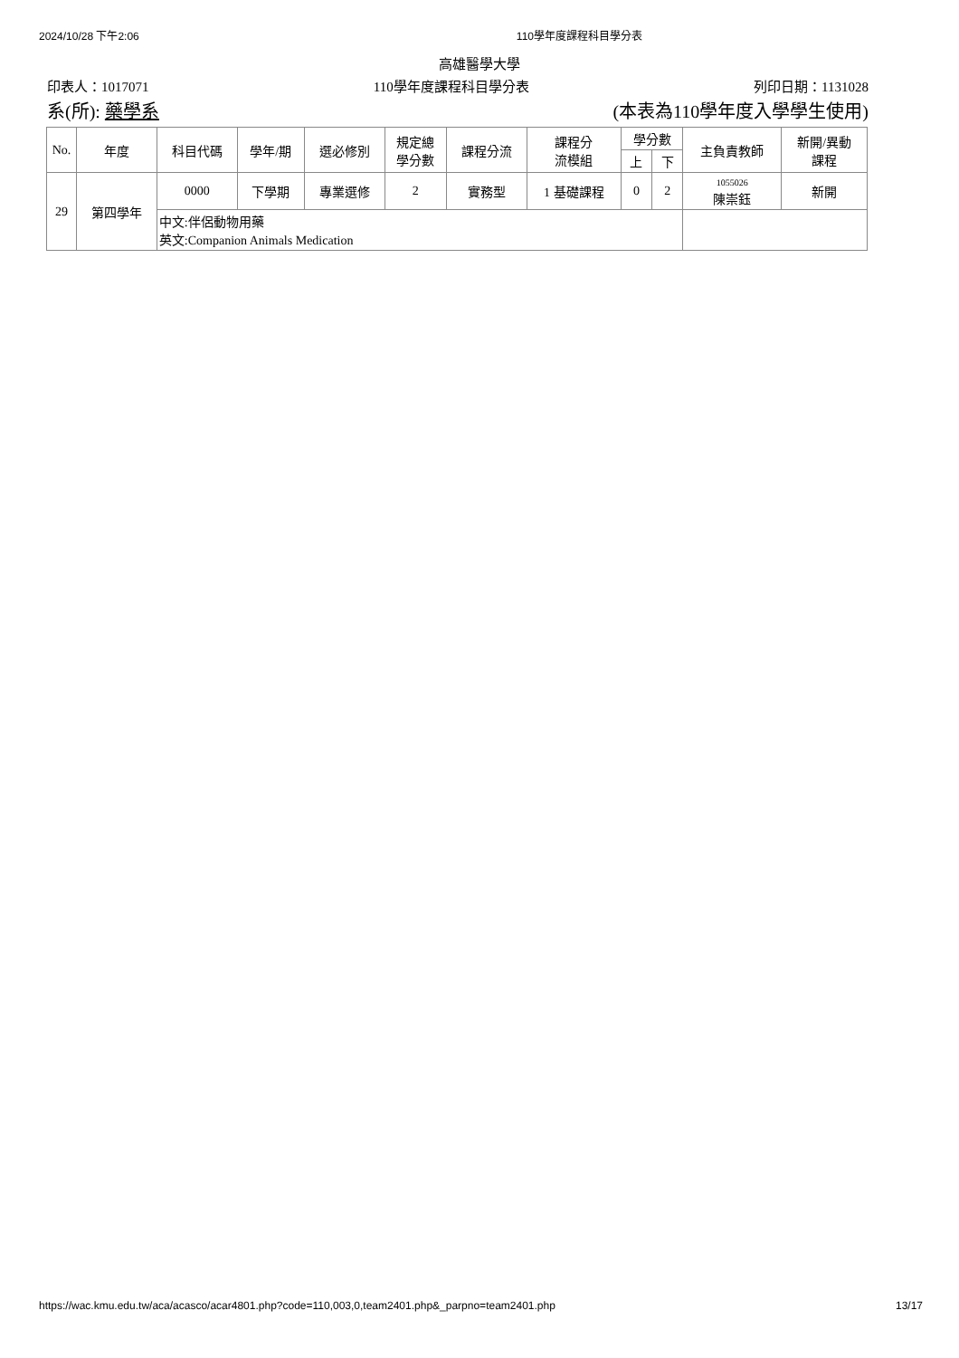2024/10/28 下午2:06 110學年度課程科目學分表
高雄醫學大學
印表人：1017071 110學年度課程科目學分表 列印日期：1131028
系(所): 藥學系 (本表為110學年度入學學生使用)
| No. | 年度 | 科目代碼 | 學年/期 | 選必修別 | 規定總 學分數 | 課程分流 | 課程分 流模組 | 學分數 | | 主負責教師 | 新開/異動 課程 |
| --- | --- | --- | --- | --- | --- | --- | --- | --- | --- | --- | --- |
| | | | | | | | | 上 | 下 | | |
| 29 | 第四學年 | 0000 | 下學期 | 專業選修 | 2 | 實務型 | 1 基礎課程 | 0 | 2 | 1055026 陳崇鈺 | 新開 |
| | | 中文:伴侶動物用藥 英文:Companion Animals Medication | | | | | | | | | |
https://wac.kmu.edu.tw/aca/acasco/acar4801.php?code=110,003,0,team2401.php&_parpno=team2401.php 13/17